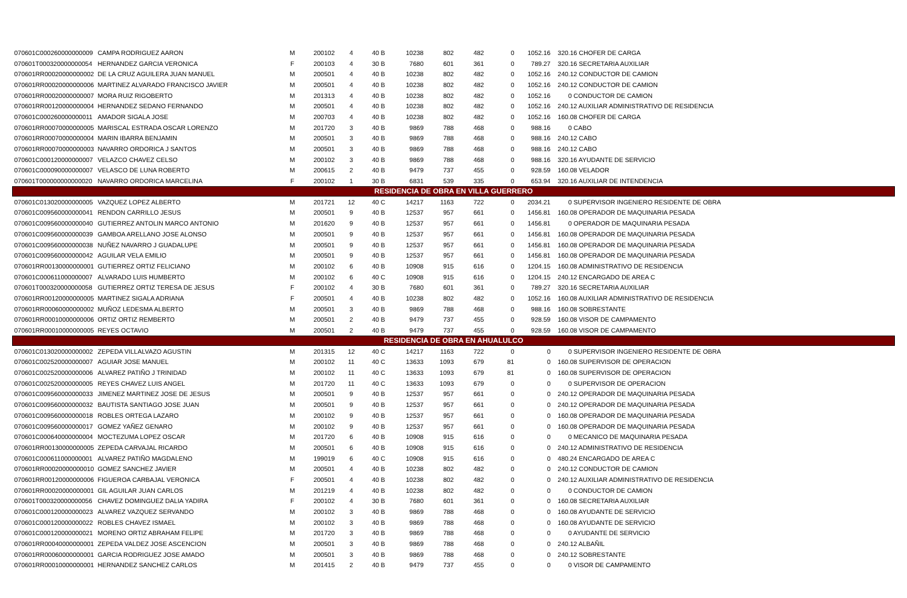| 070601C000260000000009 | CAMPA RODRIGUEZ AARON | M | 200102 | 4 | 40 B | 10238 | 802 | 482 | 0 | 1052.16 | 320.16 CHOFER DE CARGA |
| 070601T000320000000054 | HERNANDEZ GARCIA VERONICA | F | 200103 | 4 | 30 B | 7680 | 601 | 361 | 0 | 789.27 | 320.16 SECRETARIA AUXILIAR |
| 070601RR00020000000002 | DE LA CRUZ AGUILERA JUAN MANUEL | M | 200501 | 4 | 40 B | 10238 | 802 | 482 | 0 | 1052.16 | 240.12 CONDUCTOR DE CAMION |
| 070601RR00020000000006 | MARTINEZ ALVARADO FRANCISCO JAVIER | M | 200501 | 4 | 40 B | 10238 | 802 | 482 | 0 | 1052.16 | 240.12 CONDUCTOR DE CAMION |
| 070601RR00020000000007 | MORA RUIZ RIGOBERTO | M | 201313 | 4 | 40 B | 10238 | 802 | 482 | 0 | 1052.16 | 0 CONDUCTOR DE CAMION |
| 070601RR00120000000004 | HERNANDEZ SEDANO FERNANDO | M | 200501 | 4 | 40 B | 10238 | 802 | 482 | 0 | 1052.16 | 240.12 AUXILIAR ADMINISTRATIVO DE RESIDENCIA |
| 070601C000260000000011 | AMADOR SIGALA JOSE | M | 200703 | 4 | 40 B | 10238 | 802 | 482 | 0 | 1052.16 | 160.08 CHOFER DE CARGA |
| 070601RR00070000000005 | MARISCAL ESTRADA OSCAR LORENZO | M | 201720 | 3 | 40 B | 9869 | 788 | 468 | 0 | 988.16 | 0 CABO |
| 070601RR00070000000004 | MARIN IBARRA BENJAMIN | M | 200501 | 3 | 40 B | 9869 | 788 | 468 | 0 | 988.16 | 240.12 CABO |
| 070601RR00070000000003 | NAVARRO ORDORICA J SANTOS | M | 200501 | 3 | 40 B | 9869 | 788 | 468 | 0 | 988.16 | 240.12 CABO |
| 070601C000120000000007 | VELAZCO CHAVEZ CELSO | M | 200102 | 3 | 40 B | 9869 | 788 | 468 | 0 | 988.16 | 320.16 AYUDANTE DE SERVICIO |
| 070601C000090000000007 | VELASCO DE LUNA ROBERTO | M | 200615 | 2 | 40 B | 9479 | 737 | 455 | 0 | 928.59 | 160.08 VELADOR |
| 070601T000000000000020 | NAVARRO ORDORICA MARCELINA | F | 200102 | 1 | 30 B | 6831 | 539 | 335 | 0 | 653.94 | 320.16 AUXILIAR DE INTENDENCIA |
| RESIDENCIA DE OBRA EN VILLA GUERRERO | | | | | | | | | | | |
| 070601C013020000000005 | VAZQUEZ LOPEZ ALBERTO | M | 201721 | 12 | 40 C | 14217 | 1163 | 722 | 0 | 2034.21 | 0 SUPERVISOR INGENIERO RESIDENTE DE OBRA |
| 070601C009560000000041 | RENDON CARRILLO JESUS | M | 200501 | 9 | 40 B | 12537 | 957 | 661 | 0 | 1456.81 | 160.08 OPERADOR DE MAQUINARIA PESADA |
| 070601C009560000000040 | GUTIERREZ ANTOLIN MARCO ANTONIO | M | 201620 | 9 | 40 B | 12537 | 957 | 661 | 0 | 1456.81 | 0 OPERADOR DE MAQUINARIA PESADA |
| 070601C009560000000039 | GAMBOA ARELLANO JOSE ALONSO | M | 200501 | 9 | 40 B | 12537 | 957 | 661 | 0 | 1456.81 | 160.08 OPERADOR DE MAQUINARIA PESADA |
| 070601C009560000000038 | NUÑEZ NAVARRO J GUADALUPE | M | 200501 | 9 | 40 B | 12537 | 957 | 661 | 0 | 1456.81 | 160.08 OPERADOR DE MAQUINARIA PESADA |
| 070601C009560000000042 | AGUILAR VELA EMILIO | M | 200501 | 9 | 40 B | 12537 | 957 | 661 | 0 | 1456.81 | 160.08 OPERADOR DE MAQUINARIA PESADA |
| 070601RR00130000000001 | GUTIERREZ ORTIZ FELICIANO | M | 200102 | 6 | 40 B | 10908 | 915 | 616 | 0 | 1204.15 | 160.08 ADMINISTRATIVO DE RESIDENCIA |
| 070601C000611000000007 | ALVARADO LUIS HUMBERTO | M | 200102 | 6 | 40 C | 10908 | 915 | 616 | 0 | 1204.15 | 240.12 ENCARGADO DE AREA C |
| 070601T000320000000058 | GUTIERREZ ORTIZ TERESA DE JESUS | F | 200102 | 4 | 30 B | 7680 | 601 | 361 | 0 | 789.27 | 320.16 SECRETARIA AUXILIAR |
| 070601RR00120000000005 | MARTINEZ SIGALA ADRIANA | F | 200501 | 4 | 40 B | 10238 | 802 | 482 | 0 | 1052.16 | 160.08 AUXILIAR ADMINISTRATIVO DE RESIDENCIA |
| 070601RR00060000000002 | MUÑOZ LEDESMA ALBERTO | M | 200501 | 3 | 40 B | 9869 | 788 | 468 | 0 | 988.16 | 160.08 SOBRESTANTE |
| 070601RR00010000000006 | ORTIZ ORTIZ REMBERTO | M | 200501 | 2 | 40 B | 9479 | 737 | 455 | 0 | 928.59 | 160.08 VISOR DE CAMPAMENTO |
| 070601RR00010000000005 | REYES OCTAVIO | M | 200501 | 2 | 40 B | 9479 | 737 | 455 | 0 | 928.59 | 160.08 VISOR DE CAMPAMENTO |
| RESIDENCIA DE OBRA EN AHUALULCO | | | | | | | | | | | |
| 070601C013020000000002 | ZEPEDA VILLALVAZO AGUSTIN | M | 201315 | 12 | 40 C | 14217 | 1163 | 722 | 0 | 0 | 0 SUPERVISOR INGENIERO RESIDENTE DE OBRA |
| 070601C002520000000007 | AGUIAR JOSE MANUEL | M | 200102 | 11 | 40 C | 13633 | 1093 | 679 | 81 | 0 | 160.08 SUPERVISOR DE OPERACION |
| 070601C002520000000006 | ALVAREZ PATIÑO J TRINIDAD | M | 200102 | 11 | 40 C | 13633 | 1093 | 679 | 81 | 0 | 160.08 SUPERVISOR DE OPERACION |
| 070601C002520000000005 | REYES CHAVEZ LUIS ANGEL | M | 201720 | 11 | 40 C | 13633 | 1093 | 679 | 0 | 0 | 0 SUPERVISOR DE OPERACION |
| 070601C009560000000033 | JIMENEZ MARTINEZ JOSE DE JESUS | M | 200501 | 9 | 40 B | 12537 | 957 | 661 | 0 | 0 | 240.12 OPERADOR DE MAQUINARIA PESADA |
| 070601C009560000000032 | BAUTISTA SANTIAGO JOSE JUAN | M | 200501 | 9 | 40 B | 12537 | 957 | 661 | 0 | 0 | 240.12 OPERADOR DE MAQUINARIA PESADA |
| 070601C009560000000018 | ROBLES ORTEGA LAZARO | M | 200102 | 9 | 40 B | 12537 | 957 | 661 | 0 | 0 | 160.08 OPERADOR DE MAQUINARIA PESADA |
| 070601C009560000000017 | GOMEZ YAÑEZ GENARO | M | 200102 | 9 | 40 B | 12537 | 957 | 661 | 0 | 0 | 160.08 OPERADOR DE MAQUINARIA PESADA |
| 070601C000640000000004 | MOCTEZUMA LOPEZ OSCAR | M | 201720 | 6 | 40 B | 10908 | 915 | 616 | 0 | 0 | 0 MECANICO DE MAQUINARIA PESADA |
| 070601RR00130000000005 | ZEPEDA CARVAJAL RICARDO | M | 200501 | 6 | 40 B | 10908 | 915 | 616 | 0 | 0 | 240.12 ADMINISTRATIVO DE RESIDENCIA |
| 070601C000611000000001 | ALVAREZ PATIÑO MAGDALENO | M | 199019 | 6 | 40 C | 10908 | 915 | 616 | 0 | 0 | 480.24 ENCARGADO DE AREA C |
| 070601RR00020000000010 | GOMEZ SANCHEZ JAVIER | M | 200501 | 4 | 40 B | 10238 | 802 | 482 | 0 | 0 | 240.12 CONDUCTOR DE CAMION |
| 070601RR00120000000006 | FIGUEROA CARBAJAL VERONICA | F | 200501 | 4 | 40 B | 10238 | 802 | 482 | 0 | 0 | 240.12 AUXILIAR ADMINISTRATIVO DE RESIDENCIA |
| 070601RR00020000000001 | GIL AGUILAR JUAN CARLOS | M | 201219 | 4 | 40 B | 10238 | 802 | 482 | 0 | 0 | 0 CONDUCTOR DE CAMION |
| 070601T000320000000056 | CHAVEZ DOMINGUEZ DALIA YADIRA | F | 200102 | 4 | 30 B | 7680 | 601 | 361 | 0 | 0 | 160.08 SECRETARIA AUXILIAR |
| 070601C000120000000023 | ALVAREZ VAZQUEZ SERVANDO | M | 200102 | 3 | 40 B | 9869 | 788 | 468 | 0 | 0 | 160.08 AYUDANTE DE SERVICIO |
| 070601C000120000000022 | ROBLES CHAVEZ ISMAEL | M | 200102 | 3 | 40 B | 9869 | 788 | 468 | 0 | 0 | 160.08 AYUDANTE DE SERVICIO |
| 070601C000120000000021 | MORENO ORTIZ ABRAHAM FELIPE | M | 201720 | 3 | 40 B | 9869 | 788 | 468 | 0 | 0 | 0 AYUDANTE DE SERVICIO |
| 070601RR00040000000001 | ZEPEDA VALDEZ JOSE ASCENCION | M | 200501 | 3 | 40 B | 9869 | 788 | 468 | 0 | 0 | 240.12 ALBAÑIL |
| 070601RR00060000000001 | GARCIA RODRIGUEZ JOSE AMADO | M | 200501 | 3 | 40 B | 9869 | 788 | 468 | 0 | 0 | 240.12 SOBRESTANTE |
| 070601RR00010000000001 | HERNANDEZ SANCHEZ CARLOS | M | 201415 | 2 | 40 B | 9479 | 737 | 455 | 0 | 0 | 0 VISOR DE CAMPAMENTO |